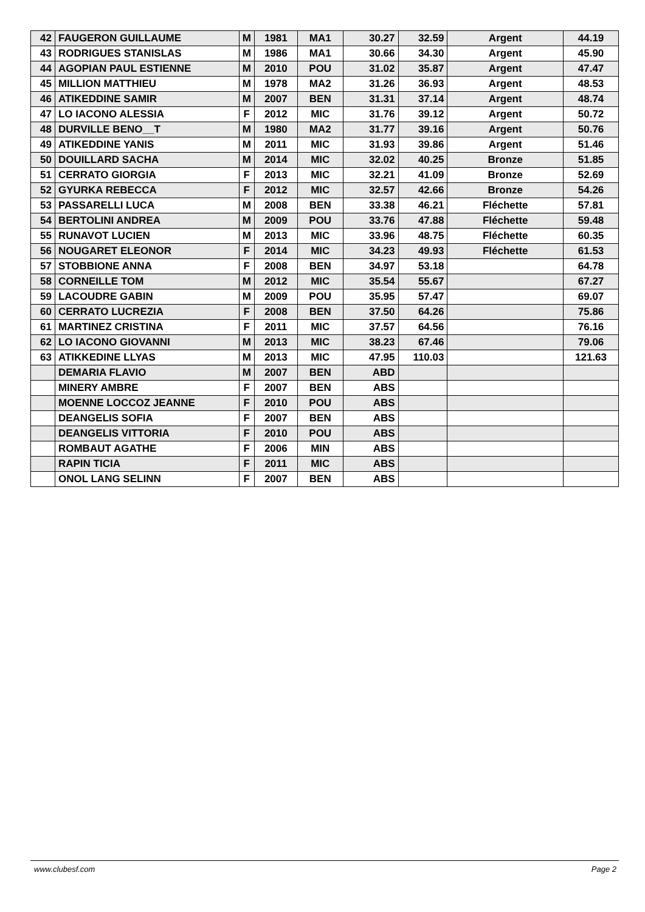| 42 | FAUGERON GUILLAUME | M | 1981 | MA1 | 30.27 | 32.59 | Argent | 44.19 |
| 43 | RODRIGUES STANISLAS | M | 1986 | MA1 | 30.66 | 34.30 | Argent | 45.90 |
| 44 | AGOPIAN PAUL ESTIENNE | M | 2010 | POU | 31.02 | 35.87 | Argent | 47.47 |
| 45 | MILLION MATTHIEU | M | 1978 | MA2 | 31.26 | 36.93 | Argent | 48.53 |
| 46 | ATIKEDDINE SAMIR | M | 2007 | BEN | 31.31 | 37.14 | Argent | 48.74 |
| 47 | LO IACONO ALESSIA | F | 2012 | MIC | 31.76 | 39.12 | Argent | 50.72 |
| 48 | DURVILLE BENO__T | M | 1980 | MA2 | 31.77 | 39.16 | Argent | 50.76 |
| 49 | ATIKEDDINE YANIS | M | 2011 | MIC | 31.93 | 39.86 | Argent | 51.46 |
| 50 | DOUILLARD SACHA | M | 2014 | MIC | 32.02 | 40.25 | Bronze | 51.85 |
| 51 | CERRATO GIORGIA | F | 2013 | MIC | 32.21 | 41.09 | Bronze | 52.69 |
| 52 | GYURKA REBECCA | F | 2012 | MIC | 32.57 | 42.66 | Bronze | 54.26 |
| 53 | PASSARELLI LUCA | M | 2008 | BEN | 33.38 | 46.21 | Fléchette | 57.81 |
| 54 | BERTOLINI ANDREA | M | 2009 | POU | 33.76 | 47.88 | Fléchette | 59.48 |
| 55 | RUNAVOT LUCIEN | M | 2013 | MIC | 33.96 | 48.75 | Fléchette | 60.35 |
| 56 | NOUGARET ELEONOR | F | 2014 | MIC | 34.23 | 49.93 | Fléchette | 61.53 |
| 57 | STOBBIONE ANNA | F | 2008 | BEN | 34.97 | 53.18 | | 64.78 |
| 58 | CORNEILLE TOM | M | 2012 | MIC | 35.54 | 55.67 | | 67.27 |
| 59 | LACOUDRE GABIN | M | 2009 | POU | 35.95 | 57.47 | | 69.07 |
| 60 | CERRATO LUCREZIA | F | 2008 | BEN | 37.50 | 64.26 | | 75.86 |
| 61 | MARTINEZ CRISTINA | F | 2011 | MIC | 37.57 | 64.56 | | 76.16 |
| 62 | LO IACONO GIOVANNI | M | 2013 | MIC | 38.23 | 67.46 | | 79.06 |
| 63 | ATIKKEDINE LLYAS | M | 2013 | MIC | 47.95 | 110.03 | | 121.63 |
| | DEMARIA FLAVIO | M | 2007 | BEN | ABD | | | |
| | MINERY AMBRE | F | 2007 | BEN | ABS | | | |
| | MOENNE LOCCOZ JEANNE | F | 2010 | POU | ABS | | | |
| | DEANGELIS SOFIA | F | 2007 | BEN | ABS | | | |
| | DEANGELIS VITTORIA | F | 2010 | POU | ABS | | | |
| | ROMBAUT AGATHE | F | 2006 | MIN | ABS | | | |
| | RAPIN TICIA | F | 2011 | MIC | ABS | | | |
| | ONOL LANG SELINN | F | 2007 | BEN | ABS | | | |
www.clubesf.com Page 2